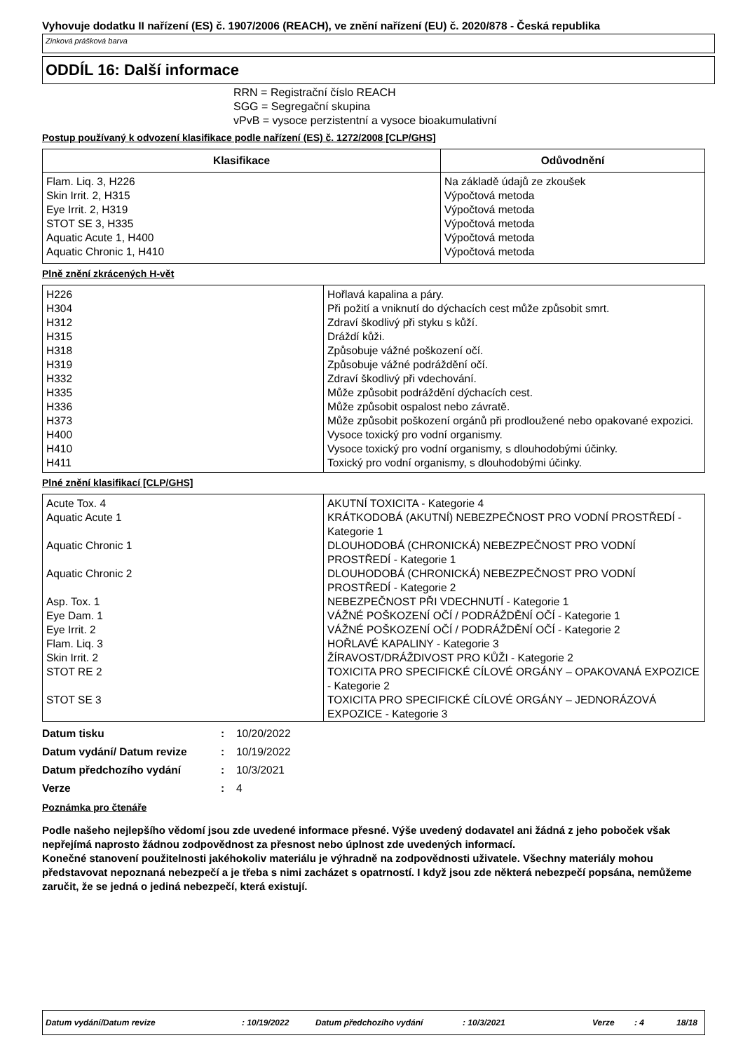Vyhovuje dodatku II nařízení (ES) č. 1907/2006 (REACH), ve znění nařízení (EU) č. 2020/878 - Česká republika
Zinková prášková barva
ODDÍL 16: Další informace
RRN = Registrační číslo REACH
SGG = Segregační skupina
vPvB = vysoce perzistentní a vysoce bioakumulativní
Postup používaný k odvození klasifikace podle nařízení (ES) č. 1272/2008 [CLP/GHS]
| Klasifikace | Odůvodnění |
| --- | --- |
| Flam. Liq. 3, H226 Skin Irrit. 2, H315 Eye Irrit. 2, H319 STOT SE 3, H335 Aquatic Acute 1, H400 Aquatic Chronic 1, H410 | Na základě údajů ze zkoušek Výpočtová metoda Výpočtová metoda Výpočtová metoda Výpočtová metoda Výpočtová metoda |
Plně znění zkrácených H-vět
| H226 | Hořlavá kapalina a páry. |
| H304 | Při požití a vniknutí do dýchacích cest může způsobit smrt. |
| H312 | Zdraví škodlivý při styku s kůží. |
| H315 | Dráždí kůži. |
| H318 | Způsobuje vážné poškození očí. |
| H319 | Způsobuje vážné podráždění očí. |
| H332 | Zdraví škodlivý při vdechování. |
| H335 | Může způsobit podráždění dýchacích cest. |
| H336 | Může způsobit ospalost nebo závratě. |
| H373 | Může způsobit poškození orgánů při prodloužené nebo opakované expozici. |
| H400 | Vysoce toxický pro vodní organismy. |
| H410 | Vysoce toxický pro vodní organismy, s dlouhodobými účinky. |
| H411 | Toxický pro vodní organismy, s dlouhodobými účinky. |
Plné znění klasifikací [CLP/GHS]
| Acute Tox. 4 | AKUTNÍ TOXICITA - Kategorie 4 |
| Aquatic Acute 1 | KRÁTKODOBÁ (AKUTNÍ) NEBEZPEČNOST PRO VODNÍ PROSTŘEDÍ - Kategorie 1 |
| Aquatic Chronic 1 | DLOUHODOBÁ (CHRONICKÁ) NEBEZPEČNOST PRO VODNÍ PROSTŘEDÍ - Kategorie 1 |
| Aquatic Chronic 2 | DLOUHODOBÁ (CHRONICKÁ) NEBEZPEČNOST PRO VODNÍ PROSTŘEDÍ - Kategorie 2 |
| Asp. Tox. 1 | NEBEZPEČNOST PŘI VDECHNUTÍ - Kategorie 1 |
| Eye Dam. 1 | VÁŽNÉ POŠKOZENÍ OČÍ / PODRÁŽDĚNÍ OČÍ - Kategorie 1 |
| Eye Irrit. 2 | VÁŽNÉ POŠKOZENÍ OČÍ / PODRÁŽDĚNÍ OČÍ - Kategorie 2 |
| Flam. Liq. 3 | HOŘLAVÉ KAPALINY - Kategorie 3 |
| Skin Irrit. 2 | ŽÍRAVOST/DRÁŽDIVOST PRO KŮŽI - Kategorie 2 |
| STOT RE 2 | TOXICITA PRO SPECIFICKÉ CÍLOVÉ ORGÁNY – OPAKOVANÁ EXPOZICE - Kategorie 2 |
| STOT SE 3 | TOXICITA PRO SPECIFICKÉ CÍLOVÉ ORGÁNY – JEDNORÁZOVÁ EXPOZICE - Kategorie 3 |
| Datum tisku | : | 10/20/2022 |
| Datum vydání/ Datum revize | : | 10/19/2022 |
| Datum předchozího vydání | : | 10/3/2021 |
| Verze | : | 4 |
Poznámka pro čtenáře
Podle našeho nejlepšího vědomí jsou zde uvedené informace přesné. Výše uvedený dodavatel ani žádná z jeho poboček však nepřejímá naprosto žádnou zodpovědnost za přesnost nebo úplnost zde uvedených informací.
Konečné stanovení použitelnosti jakéhokoliv materiálu je výhradně na zodpovědnosti uživatele. Všechny materiály mohou představovat nepoznaná nebezpečí a je třeba s nimi zacházet s opatrností. I když jsou zde některá nebezpečí popsána, nemůžeme zaručit, že se jedná o jediná nebezpečí, která existují.
Datum vydání/Datum revize : 10/19/2022 Datum předchozího vydání : 10/3/2021 Verze : 4 18/18